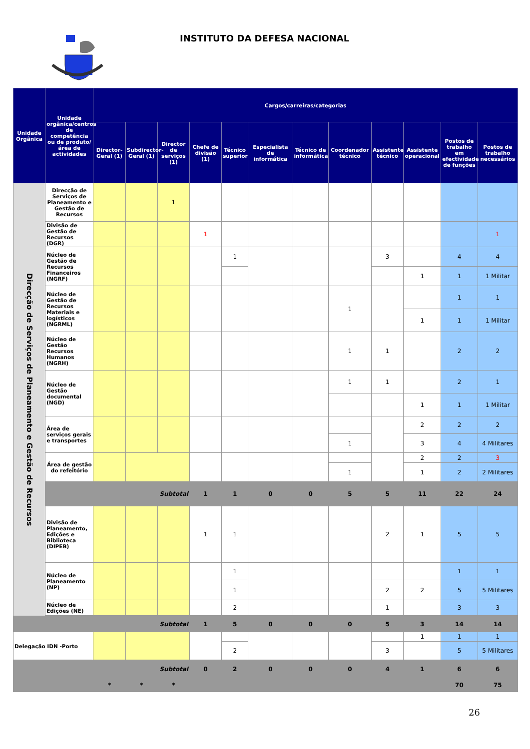INSTITUTO DA DEFESA NACIONAL
| Unidade Orgânica | Unidade orgânica/centros de competência ou de produto/área de actividades | Cargos/carreiras/categorias | | | | | | | | | | | |
| --- | --- | --- | --- | --- | --- | --- | --- | --- | --- | --- | --- | --- | --- |
| | | Director-Geral (1) | Subdirector-Geral (1) | Director de serviços (1) | Chefe de divisão (1) | Técnico superior | Especialista de informática | Técnico de informática | Coordenador técnico | Assistente técnico | Assistente operacional | Postos de trabalho em efectividade de funções | Postos de trabalho necessários |
| Direcção de Serviços de Planeamento e Gestão de Recursos | Direcção de Serviços de Planeamento e Gestão de Recursos | | | 1 | | | | | | | | | |
| | Divisão de Gestão de Recursos (DGR) | | | | 1 | | | | | | | | 1 |
| | Núcleo de Gestão de Recursos Financeiros (NGRF) | | | | | 1 | | | | 3 | | 4 | 4 |
| | | | | | | | | | | | 1 | 1 | 1 Militar |
| | Núcleo de Gestão de Recursos Materiais e logísticos (NGRML) | | | | | | | | 1 | | | 1 | 1 |
| | | | | | | | | | | | 1 | 1 | 1 Militar |
| | Núcleo de Gestão Recursos Humanos (NGRH) | | | | | | | | 1 | 1 | | 2 | 2 |
| | Núcleo de Gestão documental (NGD) | | | | | | | | 1 | 1 | | 2 | 1 |
| | | | | | | | | | | | 1 | 1 | 1 Militar |
| | Área de serviços gerais e transportes | | | | | | | | | | 2 | 2 | 2 |
| | | | | | | | | | 1 | | 3 | 4 | 4 Militares |
| | Área de gestão do refeitório | | | | | | | | | | 2 | 2 | 3 |
| | | | | | | | | | 1 | | 1 | 2 | 2 Militares |
| | | | | Subtotal | 1 | 1 | 0 | 0 | 5 | 5 | 11 | 22 | 24 |
| | Divisão de Planeamento, Edições e Biblioteca (DIPEB) | | | | 1 | 1 | | | | 2 | 1 | 5 | 5 |
| | Núcleo de Planeamento (NP) | | | | | 1 | | | | | | 1 | 1 |
| | | | | | | 1 | | | | 2 | 2 | 5 | 5 Militares |
| | Núcleo de Edições (NE) | | | | | 2 | | | | 1 | | 3 | 3 |
| | | | | Subtotal | 1 | 5 | 0 | 0 | 0 | 5 | 3 | 14 | 14 |
| Delegação IDN -Porto | | | | | | | | | | | 1 | 1 | 1 |
| | | | | | | 2 | | | | 3 | | 5 | 5 Militares |
| | | | | Subtotal | 0 | 2 | 0 | 0 | 0 | 4 | 1 | 6 | 6 |
| | | * | * | * | | | | | | | | 70 | 75 |
26